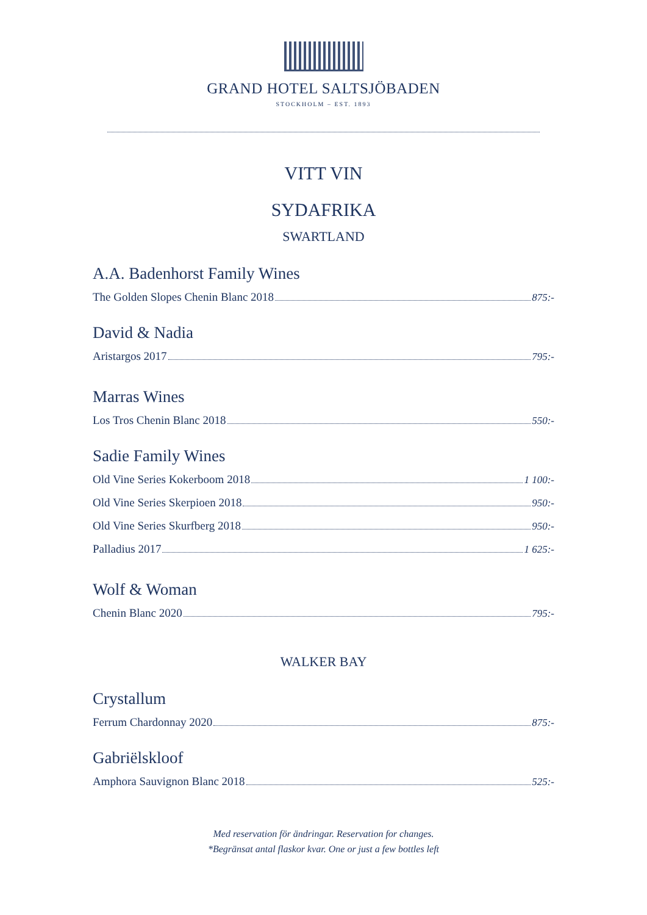GRAND HOTEL SALTSJÖBADEN
STOCKHOLM – EST. 1893
VITT VIN
SYDAFRIKA
SWARTLAND
A.A. Badenhorst Family Wines
The Golden Slopes Chenin Blanc 2018 875:-
David & Nadia
Aristargos 2017 795:-
Marras Wines
Los Tros Chenin Blanc 2018 550:-
Sadie Family Wines
Old Vine Series Kokerboom 2018 1 100:-
Old Vine Series Skerpioen 2018 950:-
Old Vine Series Skurfberg 2018 950:-
Palladius 2017 1 625:-
Wolf & Woman
Chenin Blanc 2020 795:-
WALKER BAY
Crystallum
Ferrum Chardonnay 2020 875:-
Gabriëlskloof
Amphora Sauvignon Blanc 2018 525:-
Med reservation för ändringar. Reservation for changes.
*Begränsat antal flaskor kvar. One or just a few bottles left